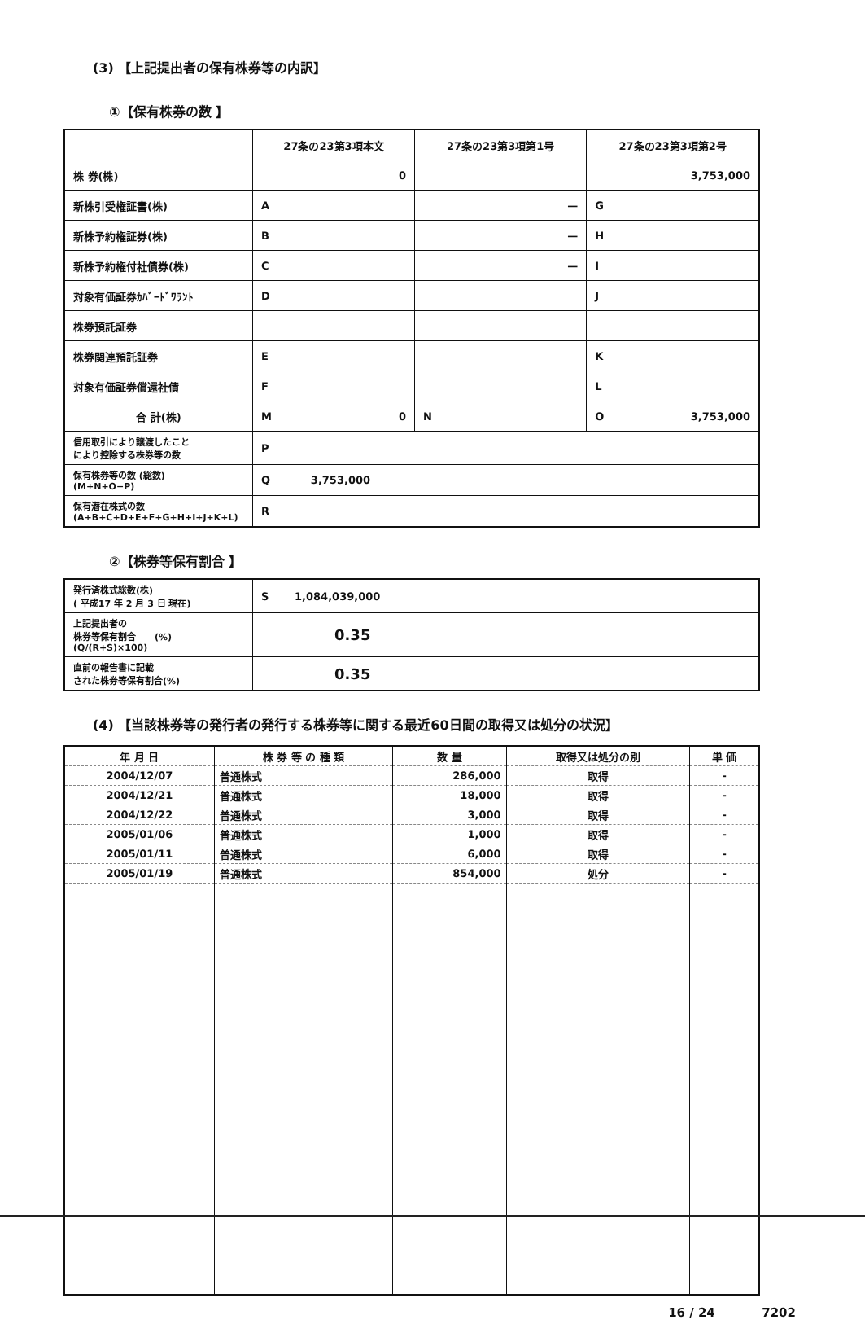(3) 【上記提出者の保有株券等の内訳】
①【保有株券の数 】
| | 27条の23第3項本文 | 27条の23第3項第1号 | 27条の23第3項第2号 |
| 株 券(株) | 0 | | 3,753,000 |
| 新株引受権証書(株) | A | — | G |
| 新株予約権証券(株) | B | — | H |
| 新株予約権付社債券(株) | C | — | I |
| 対象有価証券ｶﾊﾞｰﾄﾞﾜﾗﾝﾄ | D | | J |
| 株券預託証券 | | | |
| 株券関連預託証券 | E | | K |
| 対象有価証券償還社債 | F | | L |
| 合 計(株) | M 0 | N | O 3,753,000 |
| 信用取引により譲渡したこと により控除する株券等の数 | P | | |
| 保有株券等の数 (総数) (M+N+O−P) | Q 3,753,000 | | |
| 保有潜在株式の数 (A+B+C+D+E+F+G+H+I+J+K+L) | R | | |
②【株券等保有割合 】
| 発行済株式総数(株) ( 平成17 年 2 月 3 日 現在) | S 1,084,039,000 |
| 上記提出者の 株券等保有割合 (%) (Q/(R+S)×100) | 0.35 |
| 直前の報告書に記載 された株券等保有割合(%) | 0.35 |
(4) 【当該株券等の発行者の発行する株券等に関する最近60日間の取得又は処分の状況】
| 年 月 日 | 株 券 等 の 種 類 | 数 量 | 取得又は処分の別 | 単 価 |
| --- | --- | --- | --- | --- |
| 2004/12/07 | 普通株式 | 286,000 | 取得 | - |
| 2004/12/21 | 普通株式 | 18,000 | 取得 | - |
| 2004/12/22 | 普通株式 | 3,000 | 取得 | - |
| 2005/01/06 | 普通株式 | 1,000 | 取得 | - |
| 2005/01/11 | 普通株式 | 6,000 | 取得 | - |
| 2005/01/19 | 普通株式 | 854,000 | 処分 | - |
16 / 24 7202